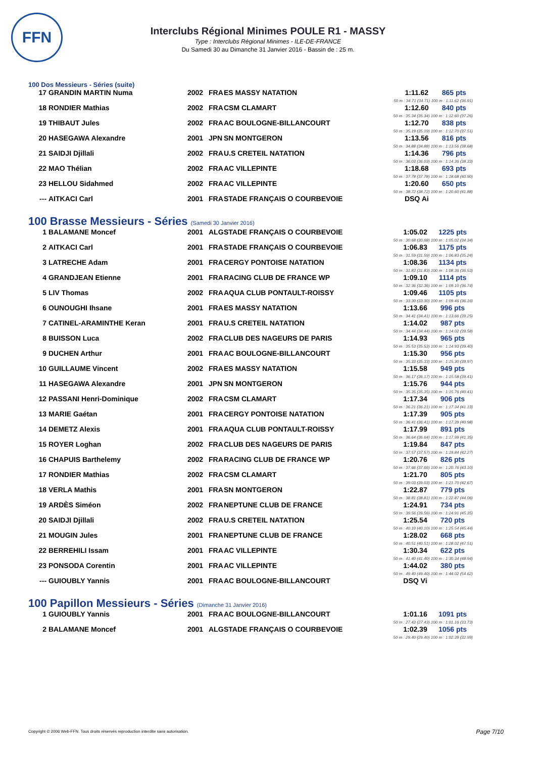FFN
Interclubs Régional Minimes POULE R1 - MASSY
Type : Interclubs Régional Minimes - ILE-DE-FRANCE
Du Samedi 30 au Dimanche 31 Janvier 2016 - Bassin de : 25 m.
100 Dos Messieurs - Séries (suite)
| 17 | GRANDIN MARTIN Numa | 2002 | FRA | ES MASSY NATATION | | 1:11.62 | 865 pts |
| 50 m : 34.71 (34.71) 100 m : 1:11.62 (36.91) | | | | | | | |
| 18 | RONDIER Mathias | 2002 | FRA | CSM CLAMART | | 1:12.60 | 840 pts |
| 50 m : 35.34 (35.34) 100 m : 1:12.60 (37.26) | | | | | | | |
| 19 | THIBAUT Jules | 2002 | FRA | AC BOULOGNE-BILLANCOURT | | 1:12.70 | 838 pts |
| 50 m : 35.19 (35.19) 100 m : 1:12.70 (37.51) | | | | | | | |
| 20 | HASEGAWA Alexandre | 2001 | JPN | SN MONTGERON | | 1:13.56 | 816 pts |
| 50 m : 34.88 (34.88) 100 m : 1:13.56 (38.68) | | | | | | | |
| 21 | SAIDJI Djillali | 2002 | FRA | U.S CRETEIL NATATION | | 1:14.36 | 796 pts |
| 50 m : 36.03 (36.03) 100 m : 1:14.36 (38.33) | | | | | | | |
| 22 | MAO Thélian | 2002 | FRA | AC VILLEPINTE | | 1:18.68 | 693 pts |
| 50 m : 37.78 (37.78) 100 m : 1:18.68 (40.90) | | | | | | | |
| 23 | HELLOU Sidahmed | 2002 | FRA | AC VILLEPINTE | | 1:20.60 | 650 pts |
| 50 m : 38.72 (38.72) 100 m : 1:20.60 (41.88) | | | | | | | |
| --- | AITKACI Carl | 2001 | FRA | STADE FRANÇAIS O COURBEVOIE | | DSQ Ai | |
100 Brasse Messieurs - Séries (Samedi 30 Janvier 2016)
| 1 | BALAMANE Moncef | 2001 | ALG | STADE FRANÇAIS O COURBEVOIE | | 1:05.02 | 1225 pts |
| 50 m : 30.68 (30.68) 100 m : 1:05.02 (34.34) | | | | | | | |
| 2 | AITKACI Carl | 2001 | FRA | STADE FRANÇAIS O COURBEVOIE | | 1:06.83 | 1175 pts |
| 50 m : 31.59 (31.59) 100 m : 1:06.83 (35.24) | | | | | | | |
| 3 | LATRECHE Adam | 2001 | FRA | CERGY PONTOISE NATATION | | 1:08.36 | 1134 pts |
| 50 m : 31.83 (31.83) 100 m : 1:08.36 (36.53) | | | | | | | |
| 4 | GRANDJEAN Etienne | 2001 | FRA | RACING CLUB DE FRANCE WP | | 1:09.10 | 1114 pts |
| 50 m : 32.36 (32.36) 100 m : 1:09.10 (36.74) | | | | | | | |
| 5 | LIV Thomas | 2002 | FRA | AQUA CLUB PONTAULT-ROISSY | | 1:09.46 | 1105 pts |
| 50 m : 33.30 (33.30) 100 m : 1:09.46 (36.16) | | | | | | | |
| 6 | OUNOUGHI Ihsane | 2001 | FRA | ES MASSY NATATION | | 1:13.66 | 996 pts |
| 50 m : 34.41 (34.41) 100 m : 1:13.66 (39.25) | | | | | | | |
| 7 | CATINEL-ARAMINTHE Keran | 2001 | FRA | U.S CRETEIL NATATION | | 1:14.02 | 987 pts |
| 50 m : 34.44 (34.44) 100 m : 1:14.02 (39.58) | | | | | | | |
| 8 | BUISSON Luca | 2002 | FRA | CLUB DES NAGEURS DE PARIS | | 1:14.93 | 965 pts |
| 50 m : 35.53 (35.53) 100 m : 1:14.93 (39.40) | | | | | | | |
| 9 | DUCHEN Arthur | 2001 | FRA | AC BOULOGNE-BILLANCOURT | | 1:15.30 | 956 pts |
| 50 m : 35.33 (35.33) 100 m : 1:15.30 (39.97) | | | | | | | |
| 10 | GUILLAUME Vincent | 2002 | FRA | ES MASSY NATATION | | 1:15.58 | 949 pts |
| 50 m : 36.17 (36.17) 100 m : 1:15.58 (39.41) | | | | | | | |
| 11 | HASEGAWA Alexandre | 2001 | JPN | SN MONTGERON | | 1:15.76 | 944 pts |
| 50 m : 35.35 (35.35) 100 m : 1:15.76 (40.41) | | | | | | | |
| 12 | PASSANI Henri-Dominique | 2002 | FRA | CSM CLAMART | | 1:17.34 | 906 pts |
| 50 m : 36.21 (36.21) 100 m : 1:17.34 (41.13) | | | | | | | |
| 13 | MARIE Gaétan | 2001 | FRA | CERGY PONTOISE NATATION | | 1:17.39 | 905 pts |
| 50 m : 36.41 (36.41) 100 m : 1:17.39 (40.98) | | | | | | | |
| 14 | DEMETZ Alexis | 2001 | FRA | AQUA CLUB PONTAULT-ROISSY | | 1:17.99 | 891 pts |
| 50 m : 36.64 (36.64) 100 m : 1:17.99 (41.35) | | | | | | | |
| 15 | ROYER Loghan | 2002 | FRA | CLUB DES NAGEURS DE PARIS | | 1:19.84 | 847 pts |
| 50 m : 37.57 (37.57) 100 m : 1:19.84 (42.27) | | | | | | | |
| 16 | CHAPUIS Barthelemy | 2002 | FRA | RACING CLUB DE FRANCE WP | | 1:20.76 | 826 pts |
| 50 m : 37.66 (37.66) 100 m : 1:20.76 (43.10) | | | | | | | |
| 17 | RONDIER Mathias | 2002 | FRA | CSM CLAMART | | 1:21.70 | 805 pts |
| 50 m : 39.03 (39.03) 100 m : 1:21.70 (42.67) | | | | | | | |
| 18 | VERLA Mathis | 2001 | FRA | SN MONTGERON | | 1:22.87 | 779 pts |
| 50 m : 38.81 (38.81) 100 m : 1:22.87 (44.06) | | | | | | | |
| 19 | ARDÈS Siméon | 2002 | FRA | NEPTUNE CLUB DE FRANCE | | 1:24.91 | 734 pts |
| 50 m : 39.56 (39.56) 100 m : 1:24.91 (45.35) | | | | | | | |
| 20 | SAIDJI Djillali | 2002 | FRA | U.S CRETEIL NATATION | | 1:25.54 | 720 pts |
| 50 m : 40.10 (40.10) 100 m : 1:25.54 (45.44) | | | | | | | |
| 21 | MOUGIN Jules | 2001 | FRA | NEPTUNE CLUB DE FRANCE | | 1:28.02 | 668 pts |
| 50 m : 40.51 (40.51) 100 m : 1:28.02 (47.51) | | | | | | | |
| 22 | BERREHILI Issam | 2001 | FRA | AC VILLEPINTE | | 1:30.34 | 622 pts |
| 50 m : 41.40 (41.40) 100 m : 1:30.34 (48.94) | | | | | | | |
| 23 | PONSODA Corentin | 2001 | FRA | AC VILLEPINTE | | 1:44.02 | 380 pts |
| 50 m : 49.40 (49.40) 100 m : 1:44.02 (54.62) | | | | | | | |
| --- | GUIOUBLY Yannis | 2001 | FRA | AC BOULOGNE-BILLANCOURT | | DSQ Vi | |
100 Papillon Messieurs - Séries (Dimanche 31 Janvier 2016)
| 1 | GUIOUBLY Yannis | 2001 | FRA | AC BOULOGNE-BILLANCOURT | | 1:01.16 | 1091 pts |
| 50 m : 27.43 (27.43) 100 m : 1:01.16 (33.73) | | | | | | | |
| 2 | BALAMANE Moncef | 2001 | ALG | STADE FRANÇAIS O COURBEVOIE | | 1:02.39 | 1056 pts |
| 50 m : 29.40 (29.40) 100 m : 1:02.39 (32.99) | | | | | | | |
Copyright © 2006 Web-FFN. Tous droits réservés reproduction interdite sans autorisation.
Page 7/10